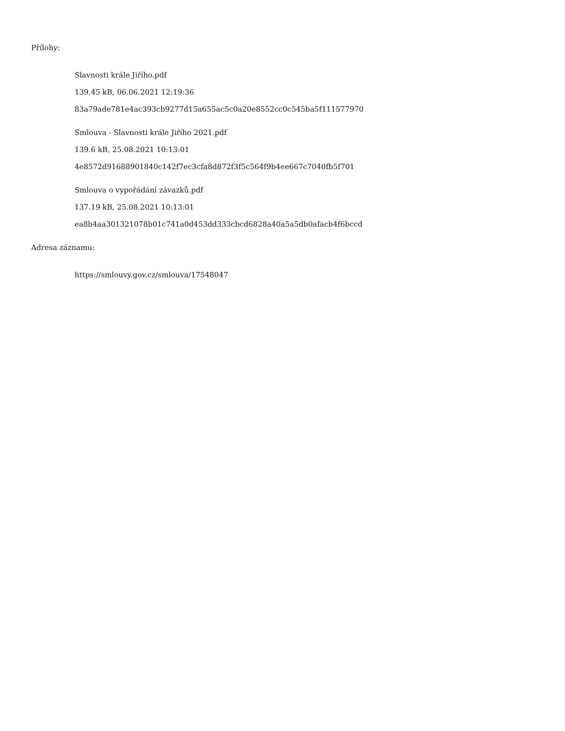Přílohy:
Slavnosti krále Jiřího.pdf
139.45 kB, 06.06.2021 12:19:36
83a79ade781e4ac393cb9277d15a655ac5c0a20e8552cc0c545ba5f111577970
Smlouva - Slavnosti krále Jiřího 2021.pdf
139.6 kB, 25.08.2021 10:13:01
4e8572d91688901840c142f7ec3cfa8d872f3f5c564f9b4ee667c7040fb5f701
Smlouva o vypořádání závazků.pdf
137.19 kB, 25.08.2021 10:13:01
ea8b4aa301321078b01c741a0d453dd333cbcd6828a40a5a5db0afacb4f6bccd
Adresa záznamu:
https://smlouvy.gov.cz/smlouva/17548047